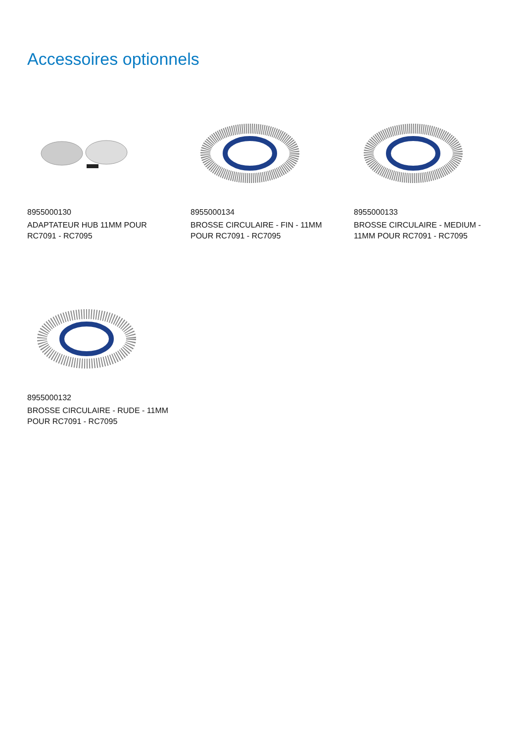Accessoires optionnels
8955000130
ADAPTATEUR HUB 11MM POUR RC7091 - RC7095
8955000134
BROSSE CIRCULAIRE - FIN - 11MM POUR RC7091 - RC7095
8955000133
BROSSE CIRCULAIRE - MEDIUM - 11MM POUR RC7091 - RC7095
8955000132
BROSSE CIRCULAIRE - RUDE - 11MM POUR RC7091 - RC7095